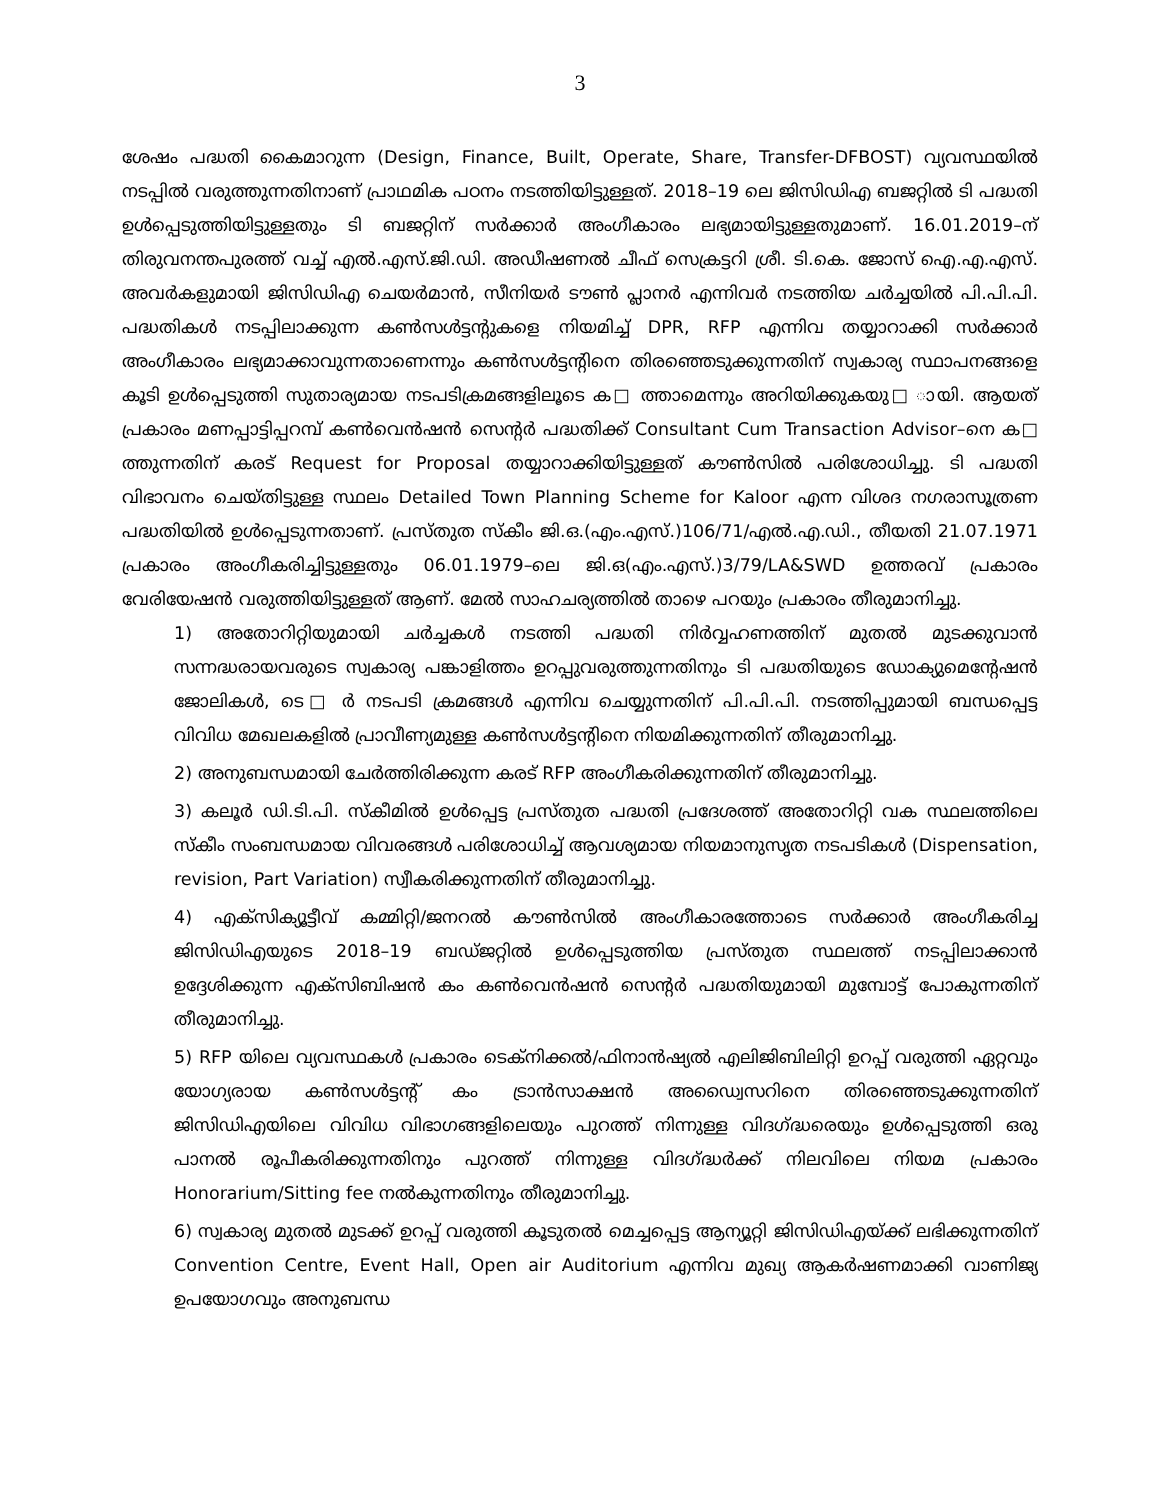3
ശേഷം പദ്ധതി കൈമാറുന്ന (Design, Finance, Built, Operate, Share, Transfer-DFBOST) വ്യവസ്ഥയിൽ നടപ്പിൽ വരുത്തുന്നതിനാണ് പ്രാഥമിക പഠനം നടത്തിയിട്ടുള്ളത്. 2018–19 ലെ ജിസിഡിഎ ബജറ്റിൽ ടി പദ്ധതി ഉൾപ്പെടുത്തിയിട്ടുള്ളതും ടി ബജറ്റിന് സർക്കാർ അംഗീകാരം ലഭ്യമായിട്ടുള്ളതുമാണ്. 16.01.2019–ന് തിരുവനന്തപുരത്ത് വച്ച് എൽ.എസ്.ജി.ഡി. അഡീഷണൽ ചീഫ് സെക്രട്ടറി ശ്രീ. ടി.കെ. ജോസ് ഐ.എ.എസ്. അവർകളുമായി ജിസിഡിഎ ചെയർമാൻ, സീനിയർ ടൗൺ പ്ലാനർ എന്നിവർ നടത്തിയ ചർച്ചയിൽ പി.പി.പി. പദ്ധതികൾ നടപ്പിലാക്കുന്ന കൺസൾട്ടന്റുകളെ നിയമിച്ച് DPR, RFP എന്നിവ തയ്യാറാക്കി സർക്കാർ അംഗീകാരം ലഭ്യമാക്കാവുന്നതാണെന്നും കൺസൾട്ടന്റിനെ തിരഞ്ഞെടുക്കുന്നതിന് സ്വകാര്യ സ്ഥാപനങ്ങളെ കൂടി ഉൾപ്പെടുത്തി സുതാര്യമായ നടപടിക്രമങ്ങളിലൂടെ ക□ ത്താമെന്നും അറിയിക്കുകയു□ ായി. ആയത് പ്രകാരം മണപ്പാട്ടിപ്പറമ്പ് കൺവെൻഷൻ സെന്റർ പദ്ധതിക്ക് Consultant Cum Transaction Advisor–നെ ക□ ത്തുന്നതിന് കരട് Request for Proposal തയ്യാറാക്കിയിട്ടുള്ളത് കൗൺസിൽ പരിശോധിച്ചു. ടി പദ്ധതി വിഭാവനം ചെയ്തിട്ടുള്ള സ്ഥലം Detailed Town Planning Scheme for Kaloor എന്ന വിശദ നഗരാസൂത്രണ പദ്ധതിയിൽ ഉൾപ്പെടുന്നതാണ്. പ്രസ്തുത സ്കീം ജി.ഒ.(എം.എസ്.)106/71/എൽ.എ.ഡി., തീയതി 21.07.1971 പ്രകാരം അംഗീകരിച്ചിട്ടുള്ളതും 06.01.1979–ലെ ജി.ഒ(എം.എസ്.)3/79/LA&SWD ഉത്തരവ് പ്രകാരം വേരിയേഷൻ വരുത്തിയിട്ടുള്ളത് ആണ്. മേൽ സാഹചര്യത്തിൽ താഴെ പറയും പ്രകാരം തീരുമാനിച്ചു.
1) അതോറിറ്റിയുമായി ചർച്ചകൾ നടത്തി പദ്ധതി നിർവ്വഹണത്തിന് മുതൽ മുടക്കുവാൻ സന്നദ്ധരായവരുടെ സ്വകാര്യ പങ്കാളിത്തം ഉറപ്പുവരുത്തുന്നതിനും ടി പദ്ധതിയുടെ ഡോക്യുമെന്റേഷൻ ജോലികൾ, ടെ□ ർ നടപടി ക്രമങ്ങൾ എന്നിവ ചെയ്യുന്നതിന് പി.പി.പി. നടത്തിപ്പുമായി ബന്ധപ്പെട്ട വിവിധ മേഖലകളിൽ പ്രാവീണ്യമുള്ള കൺസൾട്ടന്റിനെ നിയമിക്കുന്നതിന് തീരുമാനിച്ചു.
2) അനുബന്ധമായി ചേർത്തിരിക്കുന്ന കരട് RFP അംഗീകരിക്കുന്നതിന് തീരുമാനിച്ചു.
3) കലൂർ ഡി.ടി.പി. സ്കീമിൽ ഉൾപ്പെട്ട പ്രസ്തുത പദ്ധതി പ്രദേശത്ത് അതോറിറ്റി വക സ്ഥലത്തിലെ സ്കീം സംബന്ധമായ വിവരങ്ങൾ പരിശോധിച്ച് ആവശ്യമായ നിയമാനുസൃത നടപടികൾ (Dispensation, revision, Part Variation) സ്വീകരിക്കുന്നതിന് തീരുമാനിച്ചു.
4) എക്സിക്യൂട്ടീവ് കമ്മിറ്റി/ജനറൽ കൗൺസിൽ അംഗീകാരത്തോടെ സർക്കാർ അംഗീകരിച്ച ജിസിഡിഎയുടെ 2018–19 ബഡ്ജറ്റിൽ ഉൾപ്പെടുത്തിയ പ്രസ്തുത സ്ഥലത്ത് നടപ്പിലാക്കാൻ ഉദ്ദേശിക്കുന്ന എക്സിബിഷൻ കം കൺവെൻഷൻ സെന്റർ പദ്ധതിയുമായി മുമ്പോട്ട് പോകുന്നതിന് തീരുമാനിച്ചു.
5) RFP യിലെ വ്യവസ്ഥകൾ പ്രകാരം ടെക്നിക്കൽ/ഫിനാൻഷ്യൽ എലിജിബിലിറ്റി ഉറപ്പ് വരുത്തി ഏറ്റവും യോഗ്യരായ കൺസൾട്ടന്റ് കം ട്രാൻസാക്ഷൻ അഡ്വൈസറിനെ തിരഞ്ഞെടുക്കുന്നതിന് ജിസിഡിഎയിലെ വിവിധ വിഭാഗങ്ങളിലെയും പുറത്ത് നിന്നുള്ള വിദഗ്ദ്ധരെയും ഉൾപ്പെടുത്തി ഒരു പാനൽ രൂപീകരിക്കുന്നതിനും പുറത്ത് നിന്നുള്ള വിദഗ്ദ്ധർക്ക് നിലവിലെ നിയമ പ്രകാരം Honorarium/Sitting fee നൽകുന്നതിനും തീരുമാനിച്ചു.
6) സ്വകാര്യ മുതൽ മുടക്ക് ഉറപ്പ് വരുത്തി കൂടുതൽ മെച്ചപ്പെട്ട ആന്യൂറ്റി ജിസിഡിഎയ്ക്ക് ലഭിക്കുന്നതിന് Convention Centre, Event Hall, Open air Auditorium എന്നിവ മുഖ്യ ആകർഷണമാക്കി വാണിജ്യ ഉപയോഗവും അനുബന്ധ